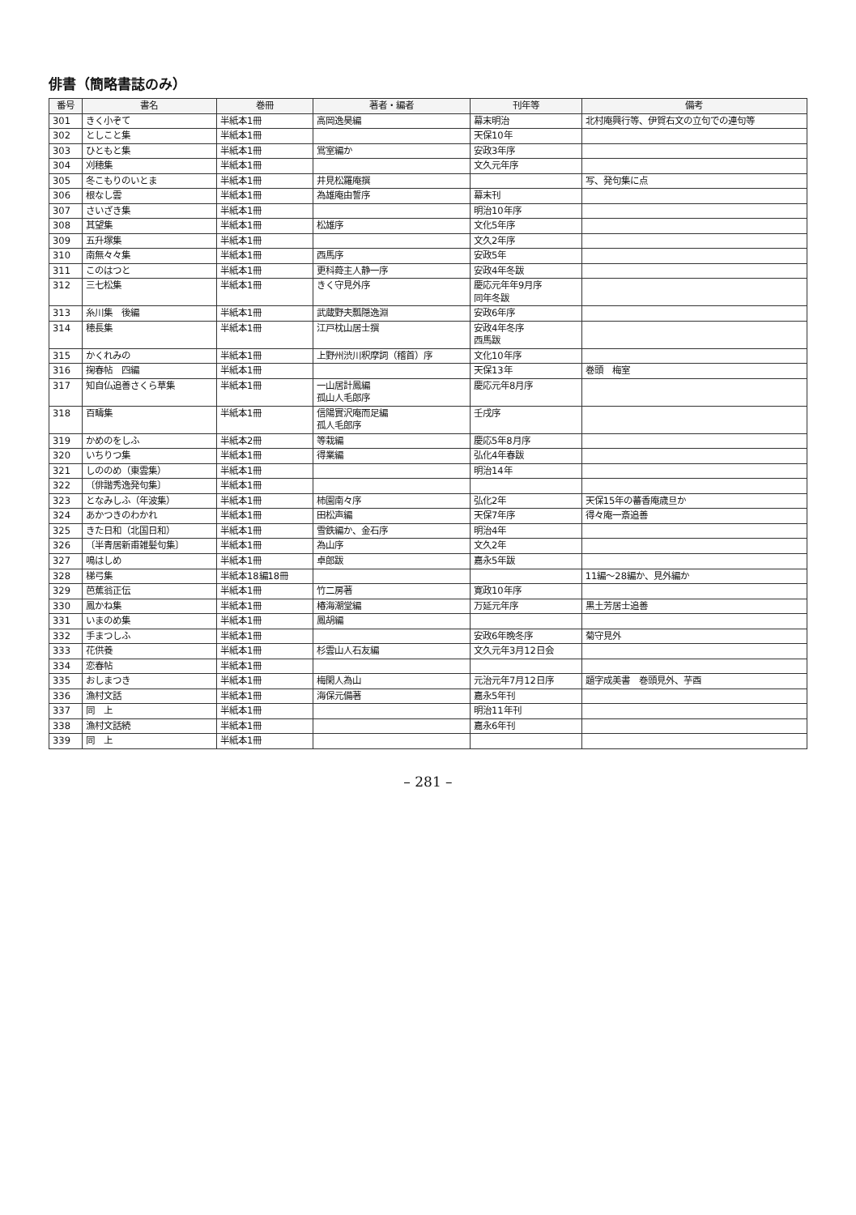俳書（簡略書誌のみ）
| 番号 | 書名 | 巻冊 | 著者・編者 | 刊年等 | 備考 |
| --- | --- | --- | --- | --- | --- |
| 301 | きく小ぞて | 半紙本1冊 | 高岡逸昊編 | 幕末明治 | 北村庵興行等、伊賀右文の立句での連句等 |
| 302 | としこと集 | 半紙本1冊 | | 天保10年 | |
| 303 | ひともと集 | 半紙本1冊 | 鴬室編か | 安政3年序 | |
| 304 | 刈穂集 | 半紙本1冊 | | 文久元年序 | |
| 305 | 冬こもりのいとま | 半紙本1冊 | 井見松羅庵撰 | | 写、発句集に点 |
| 306 | 根なし雲 | 半紙本1冊 | 為雄庵由誓序 | 幕末刊 | |
| 307 | さいざき集 | 半紙本1冊 | | 明治10年序 | |
| 308 | 其望集 | 半紙本1冊 | 松雄序 | 文化5年序 | |
| 309 | 五升塚集 | 半紙本1冊 | | 文久2年序 | |
| 310 | 南無々々集 | 半紙本1冊 | 西馬序 | 安政5年 | |
| 311 | このはつと | 半紙本1冊 | 更科蕣主人静一序 | 安政4年冬跋 | |
| 312 | 三七松集 | 半紙本1冊 | きく守見外序 | 慶応元年年9月序 同年冬跋 | |
| 313 | 糸川集 後編 | 半紙本1冊 | 武蔵野夫瓢隠逸淵 | 安政6年序 | |
| 314 | 穂長集 | 半紙本1冊 | 江戸枕山居士撰 | 安政4年冬序 西馬跋 | |
| 315 | かくれみの | 半紙本1冊 | 上野州渋川釈摩詞（稽首）序 | 文化10年序 | |
| 316 | 掬春帖 四編 | 半紙本1冊 | | 天保13年 | 巻頭 梅室 |
| 317 | 知自仏追善さくら草集 | 半紙本1冊 | 一山居計鳳編 孤山人毛郎序 | 慶応元年8月序 | |
| 318 | 百疇集 | 半紙本1冊 | 信陽實沢庵而足編 孤人毛郎序 | 壬戌序 | |
| 319 | かめのをしふ | 半紙本2冊 | 等栽編 | 慶応5年8月序 | |
| 320 | いちりつ集 | 半紙本1冊 | 得業編 | 弘化4年春跋 | |
| 321 | しののめ（東雲集） | 半紙本1冊 | | 明治14年 | |
| 322 | 〔俳諧秀逸発句集〕 | 半紙本1冊 | | | |
| 323 | となみしふ（年波集） | 半紙本1冊 | 柿園南々序 | 弘化2年 | 天保15年の蕃香庵歳旦か |
| 324 | あかつきのわかれ | 半紙本1冊 | 田松声編 | 天保7年序 | 得々庵一斎追善 |
| 325 | きた日和（北国日和） | 半紙本1冊 | 雪鉄編か、金石序 | 明治4年 | |
| 326 | 〔半青居新甫雑髪句集〕 | 半紙本1冊 | 為山序 | 文久2年 | |
| 327 | 鳴はしめ | 半紙本1冊 | 卓郎跋 | 嘉永5年跋 | |
| 328 | 梯弓集 | 半紙本18編18冊 | | | 11編～28編か、見外編か |
| 329 | 芭蕉翁正伝 | 半紙本1冊 | 竹二房著 | 寛政10年序 | |
| 330 | 鳳かね集 | 半紙本1冊 | 椿海潮堂編 | 万延元年序 | 黒土芳居士追善 |
| 331 | いまのめ集 | 半紙本1冊 | 鳳胡編 | | |
| 332 | 手まつしふ | 半紙本1冊 | | 安政6年晩冬序 | 菊守見外 |
| 333 | 花供養 | 半紙本1冊 | 杉雲山人石友編 | 文久元年3月12日会 | |
| 334 | 恋春帖 | 半紙本1冊 | | | |
| 335 | おしまつき | 半紙本1冊 | 梅閑人為山 | 元治元年7月12日序 | 題字成美書 巻頭見外、芋酉 |
| 336 | 漁村文話 | 半紙本1冊 | 海保元備著 | 嘉永5年刊 | |
| 337 | 同 上 | 半紙本1冊 | | 明治11年刊 | |
| 338 | 漁村文話続 | 半紙本1冊 | | 嘉永6年刊 | |
| 339 | 同 上 | 半紙本1冊 | | | |
– 281 –